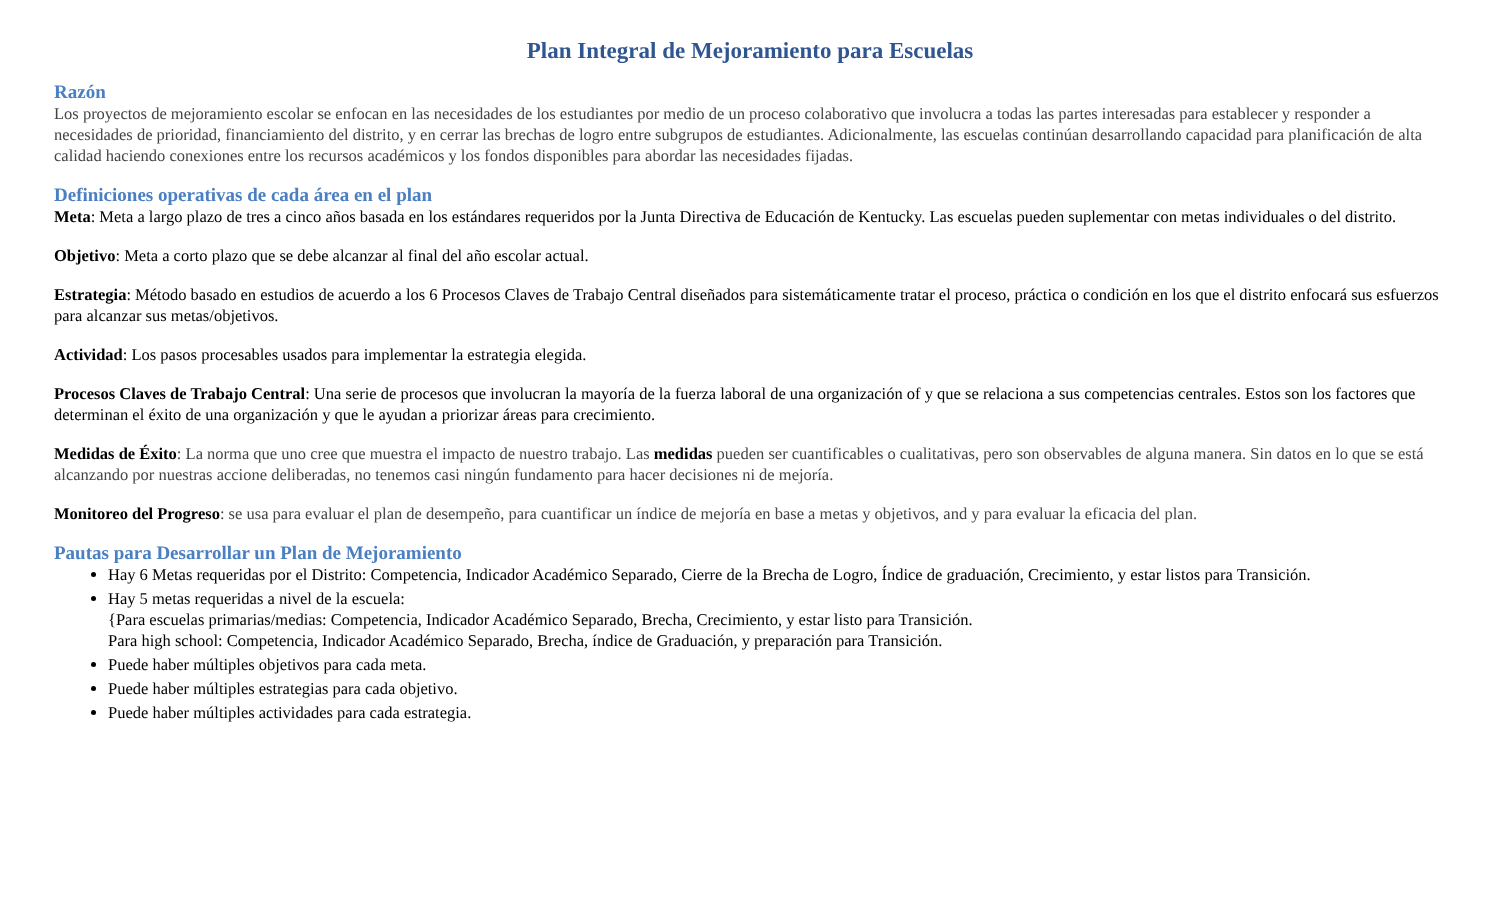Plan Integral de Mejoramiento para Escuelas
Razón
Los proyectos de mejoramiento escolar se enfocan en las necesidades de los estudiantes por medio de un proceso colaborativo que involucra a todas las partes interesadas para establecer y responder a necesidades de prioridad, financiamiento del distrito, y en cerrar las brechas de logro entre subgrupos de estudiantes. Adicionalmente, las escuelas continúan desarrollando capacidad para planificación de alta calidad haciendo conexiones entre los recursos académicos y los fondos disponibles para abordar las necesidades fijadas.
Definiciones operativas de cada área en el plan
Meta: Meta a largo plazo de tres a cinco años basada en los estándares requeridos por la Junta Directiva de Educación de Kentucky. Las escuelas pueden suplementar con metas individuales o del distrito.
Objetivo: Meta a corto plazo que se debe alcanzar al final del año escolar actual.
Estrategia: Método basado en estudios de acuerdo a los 6 Procesos Claves de Trabajo Central diseñados para sistemáticamente tratar el proceso, práctica o condición en los que el distrito enfocará sus esfuerzos para alcanzar sus metas/objetivos.
Actividad: Los pasos procesables usados para implementar la estrategia elegida.
Procesos Claves de Trabajo Central: Una serie de procesos que involucran la mayoría de la fuerza laboral de una organización of y que se relaciona a sus competencias centrales. Estos son los factores que determinan el éxito de una organización y que le ayudan a priorizar áreas para crecimiento.
Medidas de Éxito: La norma que uno cree que muestra el impacto de nuestro trabajo. Las medidas pueden ser cuantificables o cualitativas, pero son observables de alguna manera. Sin datos en lo que se está alcanzando por nuestras accione deliberadas, no tenemos casi ningún fundamento para hacer decisiones ni de mejoría.
Monitoreo del Progreso: se usa para evaluar el plan de desempeño, para cuantificar un índice de mejoría en base a metas y objetivos, and y para evaluar la eficacia del plan.
Pautas para Desarrollar un Plan de Mejoramiento
Hay 6 Metas requeridas por el Distrito: Competencia, Indicador Académico Separado, Cierre de la Brecha de Logro, Índice de graduación, Crecimiento, y estar listos para Transición.
Hay 5 metas requeridas a nivel de la escuela:
{Para escuelas primarias/medias: Competencia, Indicador Académico Separado, Brecha, Crecimiento, y estar listo para Transición.
Para high school: Competencia, Indicador Académico Separado, Brecha, índice de Graduación, y preparación para Transición.
Puede haber múltiples objetivos para cada meta.
Puede haber múltiples estrategias para cada objetivo.
Puede haber múltiples actividades para cada estrategia.